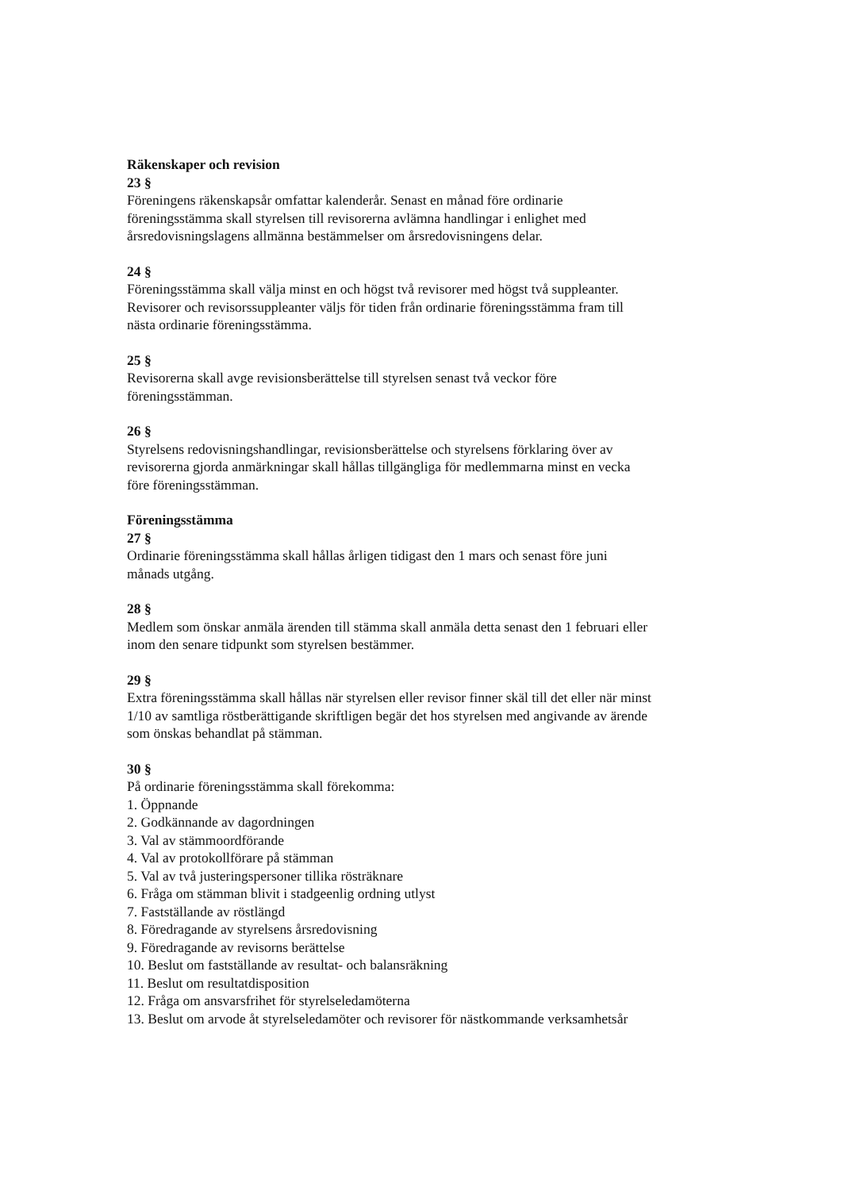Räkenskaper och revision
23 §
Föreningens räkenskapsår omfattar kalenderår. Senast en månad före ordinarie
föreningsstämma skall styrelsen till revisorerna avlämna handlingar i enlighet med
årsredovisningslagens allmänna bestämmelser om årsredovisningens delar.
24 §
Föreningsstämma skall välja minst en och högst två revisorer med högst två suppleanter.
Revisorer och revisorssuppleanter väljs för tiden från ordinarie föreningsstämma fram till
nästa ordinarie föreningsstämma.
25 §
Revisorerna skall avge revisionsberättelse till styrelsen senast två veckor före
föreningsstämman.
26 §
Styrelsens redovisningshandlingar, revisionsberättelse och styrelsens förklaring över av
revisorerna gjorda anmärkningar skall hållas tillgängliga för medlemmarna minst en vecka
före föreningsstämman.
Föreningsstämma
27 §
Ordinarie föreningsstämma skall hållas årligen tidigast den 1 mars och senast före juni
månads utgång.
28 §
Medlem som önskar anmäla ärenden till stämma skall anmäla detta senast den 1 februari eller
inom den senare tidpunkt som styrelsen bestämmer.
29 §
Extra föreningsstämma skall hållas när styrelsen eller revisor finner skäl till det eller när minst
1/10 av samtliga röstberättigande skriftligen begär det hos styrelsen med angivande av ärende
som önskas behandlat på stämman.
30 §
På ordinarie föreningsstämma skall förekomma:
1. Öppnande
2. Godkännande av dagordningen
3. Val av stämmoordförande
4. Val av protokollförare på stämman
5. Val av två justeringspersoner tillika rösträknare
6. Fråga om stämman blivit i stadgeenlig ordning utlyst
7. Fastställande av röstlängd
8. Föredragande av styrelsens årsredovisning
9. Föredragande av revisorns berättelse
10. Beslut om fastställande av resultat- och balansräkning
11. Beslut om resultatdisposition
12. Fråga om ansvarsfrihet för styrelseledamöterna
13. Beslut om arvode åt styrelseledamöter och revisorer för nästkommande verksamhetsår